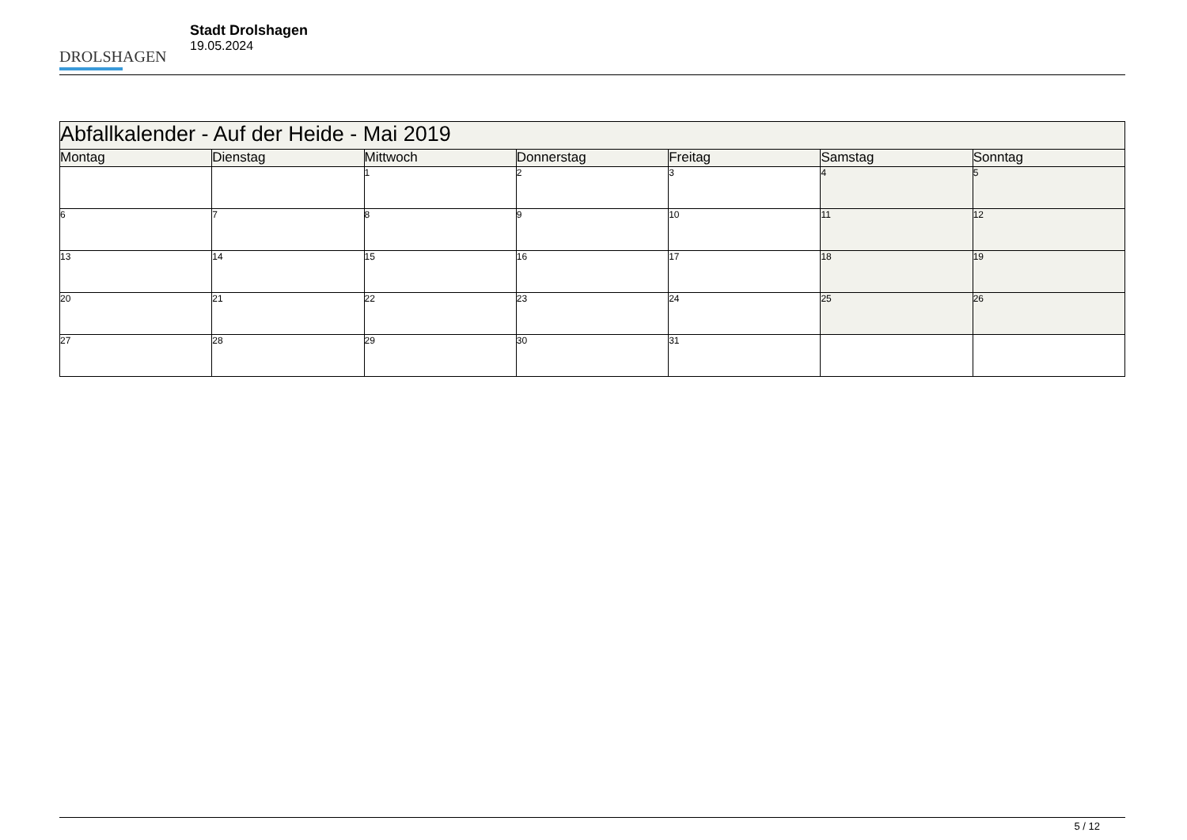DROLSHAGEN
Stadt Drolshagen
19.05.2024
| Abfallkalender - Auf der Heide - Mai 2019 | | | | | | |
| --- | --- | --- | --- | --- | --- | --- |
| Montag | Dienstag | Mittwoch | Donnerstag | Freitag | Samstag | Sonntag |
| | | 1 | 2 | 3 | 4 | 5 |
| 6 | 7 | 8 | 9 | 10 | 11 | 12 |
| 13 | 14 | 15 | 16 | 17 | 18 | 19 |
| 20 | 21 | 22 | 23 | 24 | 25 | 26 |
| 27 | 28 | 29 | 30 | 31 | | |
5 / 12